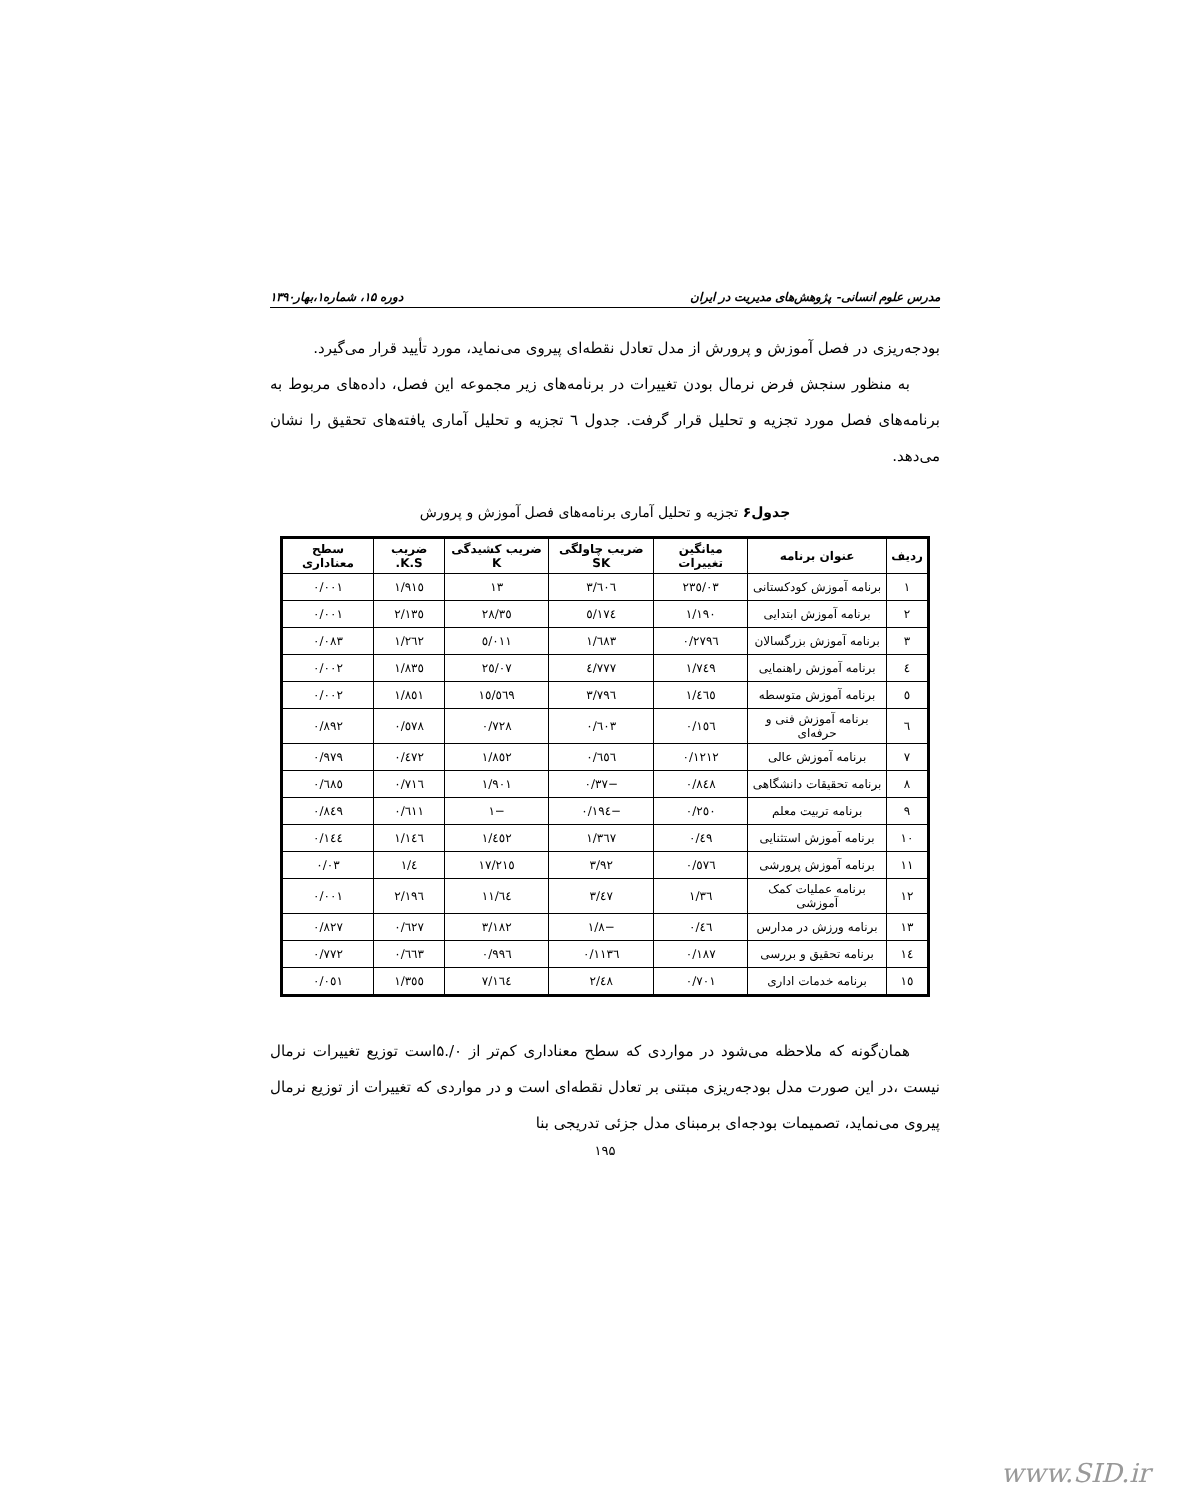مدرس علوم انسانی- پژوهش‌های مدیریت در ایران دوره ۱۵، شماره۱،بهار۱۳۹۰
بودجه‌ریزی در فصل آموزش و پرورش از مدل تعادل نقطه‌ای پیروی می‌نماید، مورد تأیید قرار می‌گیرد.
به منظور سنجش فرض نرمال بودن تغییرات در برنامه‌های زیر مجموعه این فصل، داده‌های مربوط به برنامه‌های فصل مورد تجزیه و تحلیل قرار گرفت. جدول ٦ تجزیه و تحلیل آماری یافته‌های تحقیق را نشان می‌دهد.
جدول۶ تجزیه و تحلیل آماری برنامه‌های فصل آموزش و پرورش
| ردیف | عنوان برنامه | میانگین تغییرات | ضریب چاولگی SK | ضریب کشیدگی K | ضریب K.S. | سطح معناداری |
| --- | --- | --- | --- | --- | --- | --- |
| ١ | برنامه آموزش کودکستانی | ٢٣٥/٠٣ | ٣/٦٠٦ | ١٣ | ١/٩١٥ | ٠/٠٠١ |
| ٢ | برنامه آموزش ابتدایی | ١/١٩٠ | ٥/١٧٤ | ٢٨/٣٥ | ٢/١٣٥ | ٠/٠٠١ |
| ٣ | برنامه آموزش بزرگسالان | ٠/٢٧٩٦ | ١/٦٨٣ | ٥/٠١١ | ١/٢٦٢ | ٠/٠٨٣ |
| ٤ | برنامه آموزش راهنمایی | ١/٧٤٩ | ٤/٧٧٧ | ٢٥/٠٧ | ١/٨٣٥ | ٠/٠٠٢ |
| ٥ | برنامه آموزش متوسطه | ١/٤٦٥ | ٣/٧٩٦ | ١٥/٥٦٩ | ١/٨٥١ | ٠/٠٠٢ |
| ٦ | برنامه آموزش فنی و حرفه‌ای | ٠/١٥٦ | ٠/٦٠٣ | ٠/٧٢٨ | ٠/٥٧٨ | ٠/٨٩٢ |
| ٧ | برنامه آموزش عالی | ٠/١٢١٢ | ٠/٦٥٦ | ١/٨٥٢ | ٠/٤٧٢ | ٠/٩٧٩ |
| ٨ | برنامه تحقیقات دانشگاهی | ٠/٨٤٨ | −٠/٣٧ | ١/٩٠١ | ٠/٧١٦ | ٠/٦٨٥ |
| ٩ | برنامه تربیت معلم | ٠/٢٥٠ | −٠/١٩٤ | −١ | ٠/٦١١ | ٠/٨٤٩ |
| ١٠ | برنامه آموزش استثنایی | ٠/٤٩ | ١/٣٦٧ | ١/٤٥٢ | ١/١٤٦ | ٠/١٤٤ |
| ١١ | برنامه آموزش پرورشی | ٠/٥٧٦ | ٣/٩٢ | ١٧/٢١٥ | ١/٤ | ٠/٠٣ |
| ١٢ | برنامه عملیات کمک آموزشی | ١/٣٦ | ٣/٤٧ | ١١/٦٤ | ٢/١٩٦ | ٠/٠٠١ |
| ١٣ | برنامه ورزش در مدارس | ٠/٤٦ | −١/٨ | ٣/١٨٢ | ٠/٦٢٧ | ٠/٨٢٧ |
| ١٤ | برنامه تحقیق و بررسی | ٠/١٨٧ | ٠/١١٣٦ | ٠/٩٩٦ | ٠/٦٦٣ | ٠/٧٧٢ |
| ١٥ | برنامه خدمات اداری | ٠/٧٠١ | ٢/٤٨ | ٧/١٦٤ | ١/٣٥٥ | ٠/٠٥١ |
همان‌گونه که ملاحظه می‌شود در مواردی که سطح معناداری کم‌تر از ۰/.۵است توزیع تغییرات نرمال نیست ،در این صورت مدل بودجه‌ریزی مبتنی بر تعادل نقطه‌ای است و در مواردی که تغییرات از توزیع نرمال پیروی می‌نماید، تصمیمات بودجه‌ای برمبنای مدل جزئی تدریجی بنا
۱۹۵
www.SID.ir